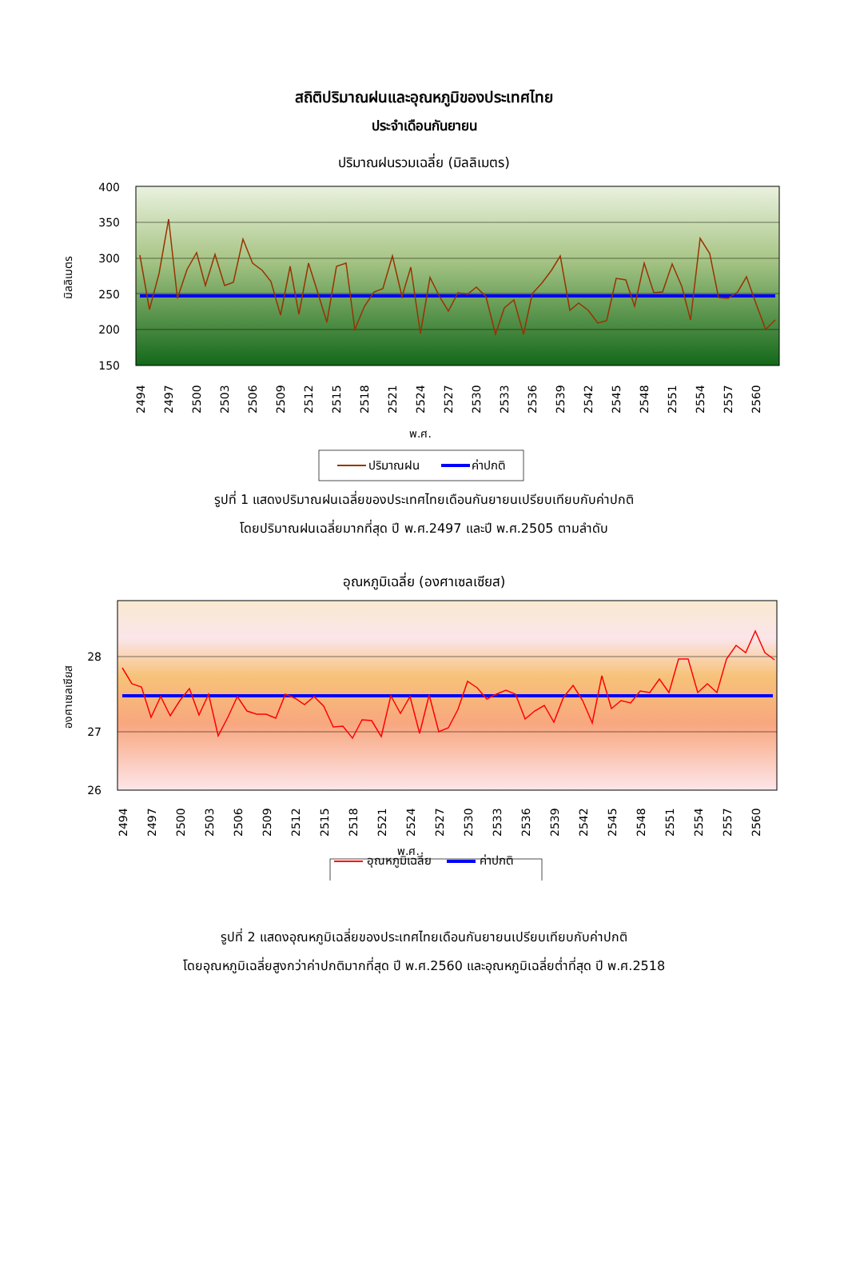สถิติปริมาณฝนและอุณหภูมิของประเทศไทย
ประจำเดือนกันยายน
ปริมาณฝนรวมเฉลี่ย (มิลลิเมตร)
400
350
300
250
200
150
มิลลิเมตร
2494
2497
2500
2503
2506
2509
2512
2515
2518
2521
2524
2527
2530
2533
2536
2539
2542
2545
2548
2551
2554
2557
2560
พ.ศ.
ปริมาณฝน
ค่าปกติ
รูปที่ 1 แสดงปริมาณฝนเฉลี่ยของประเทศไทยเดือนกันยายนเปรียบเทียบกับค่าปกติ
โดยปริมาณฝนเฉลี่ยมากที่สุด ปี พ.ศ.2497 และปี พ.ศ.2505 ตามลำดับ
อุณหภูมิเฉลี่ย (องศาเซลเซียส)
28
27
26
องศาเซลเซียส
2494
2497
2500
2503
2506
2509
2512
2515
2518
2521
2524
2527
2530
2533
2536
2539
2542
2545
2548
2551
2554
2557
2560
พ.ศ.
อุณหภูมิเฉลี่ย ค่าปกติ
รูปที่ 2 แสดงอุณหภูมิเฉลี่ยของประเทศไทยเดือนกันยายนเปรียบเทียบกับค่าปกติ
โดยอุณหภูมิเฉลี่ยสูงกว่าค่าปกติมากที่สุด ปี พ.ศ.2560 และอุณหภูมิเฉลี่ยต่ำที่สุด ปี พ.ศ.2518